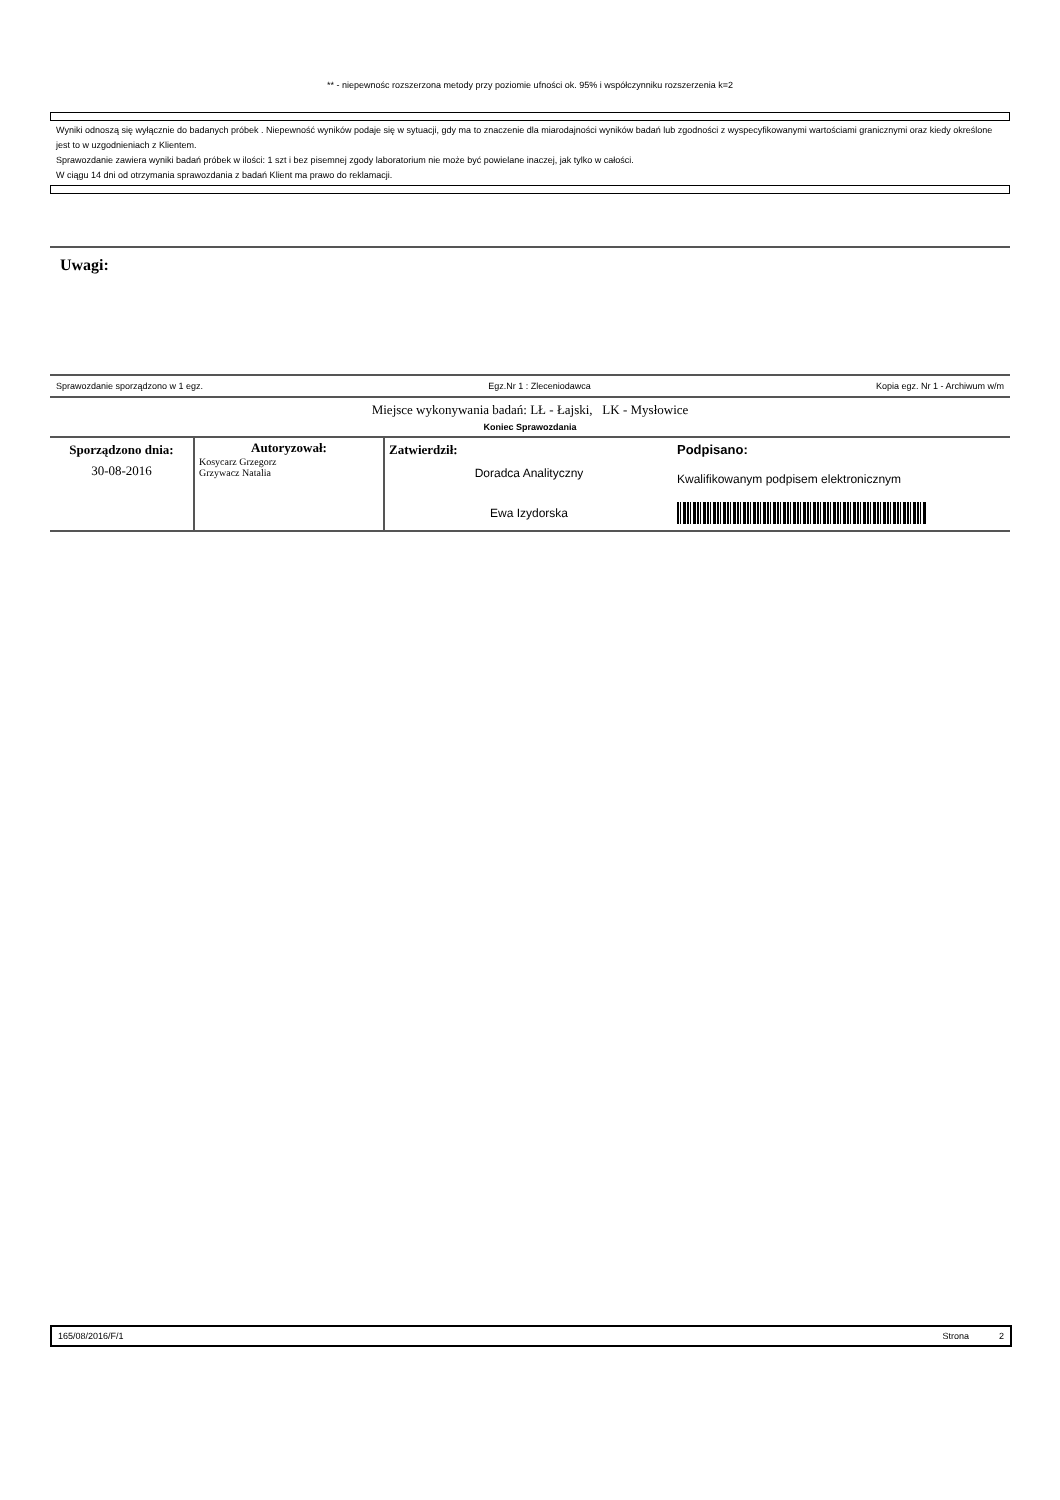** - niepewnośc rozszerzona metody przy poziomie ufności ok. 95% i współczynniku rozszerzenia k=2
Wyniki odnoszą się wyłącznie do badanych próbek . Niepewność wyników podaje się w sytuacji, gdy ma to znaczenie dla miarodajności wyników badań lub zgodności z wyspecyfikowanymi wartościami granicznymi oraz kiedy określone jest to w uzgodnieniach z Klientem.
Sprawozdanie zawiera wyniki badań próbek w ilości: 1 szt i bez pisemnej zgody laboratorium nie może być powielane inaczej, jak tylko w całości.
W ciągu 14 dni od otrzymania sprawozdania z badań Klient ma prawo do reklamacji.
Uwagi:
Sprawozdanie sporządzono w 1 egz. Egz.Nr 1 : Zleceniodawca Kopia egz. Nr 1 - Archiwum w/m
Miejsce wykonywania badań: LŁ - Łajski, LK - Mysłowice
Koniec Sprawozdania
| Sporządzono dnia: 30-08-2016 | Autoryzował: Kosycarz Grzegorz Grzywacz Natalia | Zatwierdził: Doradca Analityczny Ewa Izydorska | Podpisano: Kwalifikowanym podpisem elektronicznym |
165/08/2016/F/1 Strona 2